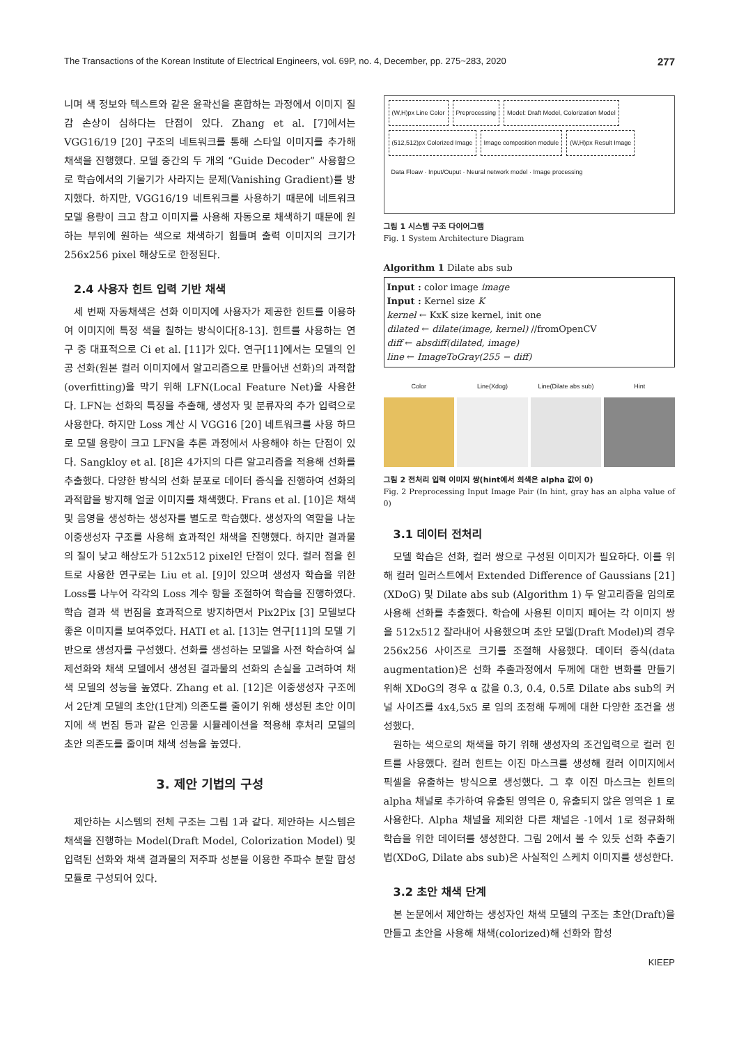The Transactions of the Korean Institute of Electrical Engineers, vol. 69P, no. 4, December, pp. 275~283, 2020 277
니며 색 정보와 텍스트와 같은 윤곽선을 혼합하는 과정에서 이미지 질감 손상이 심하다는 단점이 있다. Zhang et al. [7]에서는 VGG16/19 [20] 구조의 네트워크를 통해 스타일 이미지를 추가해 채색을 진행했다. 모델 중간의 두 개의 “Guide Decoder” 사용함으로 학습에서의 기울기가 사라지는 문제(Vanishing Gradient)를 방지했다. 하지만, VGG16/19 네트워크를 사용하기 때문에 네트워크모델 용량이 크고 참고 이미지를 사용해 자동으로 채색하기 때문에 원하는 부위에 원하는 색으로 채색하기 힘들며 출력 이미지의 크기가 256x256 pixel 해상도로 한정된다.
2.4 사용자 힌트 입력 기반 채색
세 번째 자동채색은 선화 이미지에 사용자가 제공한 힌트를 이용하여 이미지에 특정 색을 칠하는 방식이다[8-13]. 힌트를 사용하는 연구 중 대표적으로 Ci et al. [11]가 있다. 연구[11]에서는 모델의 인공 선화(원본 컬러 이미지에서 알고리즘으로 만들어낸 선화)의 과적합(overfitting)을 막기 위해 LFN(Local Feature Net)을 사용한다. LFN는 선화의 특징을 추출해, 생성자 및 분류자의 추가 입력으로 사용한다. 하지만 Loss 계산 시 VGG16 [20] 네트워크를 사용 하므로 모델 용량이 크고 LFN을 추론 과정에서 사용해야 하는 단점이 있다. Sangkloy et al. [8]은 4가지의 다른 알고리즘을 적용해 선화를 추출했다. 다양한 방식의 선화 분포로 데이터 증식을 진행하여 선화의 과적합을 방지해 얼굴 이미지를 채색했다. Frans et al. [10]은 채색 및 음영을 생성하는 생성자를 별도로 학습했다. 생성자의 역할을 나눈 이중생성자 구조를 사용해 효과적인 채색을 진행했다. 하지만 결과물의 질이 낮고 해상도가 512x512 pixel인 단점이 있다. 컬러 점을 힌트로 사용한 연구로는 Liu et al. [9]이 있으며 생성자 학습을 위한 Loss를 나누어 각각의 Loss 계수 항을 조절하여 학습을 진행하였다. 학습 결과 색 번짐을 효과적으로 방지하면서 Pix2Pix [3] 모델보다 좋은 이미지를 보여주었다. HATI et al. [13]는 연구[11]의 모델 기반으로 생성자를 구성했다. 선화를 생성하는 모델을 사전 학습하여 실제선화와 채색 모델에서 생성된 결과물의 선화의 손실을 고려하여 채색 모델의 성능을 높였다. Zhang et al. [12]은 이중생성자 구조에서 2단계 모델의 초안(1단계) 의존도를 줄이기 위해 생성된 초안 이미지에 색 번짐 등과 같은 인공물 시뮬레이션을 적용해 후처리 모델의 초안 의존도를 줄이며 채색 성능을 높였다.
3. 제안 기법의 구성
제안하는 시스템의 전체 구조는 그림 1과 같다. 제안하는 시스템은 채색을 진행하는 Model(Draft Model, Colorization Model) 및 입력된 선화와 채색 결과물의 저주파 성분을 이용한 주파수 분할 합성 모듈로 구성되어 있다.
(W,H)px Line Color Preprocessing Model: Draft Model, Colorization Model (512,512)px Colorized Image Image composition module (W,H)px Result Image Data Floaw · Input/Ouput · Neural network model · Image processing
그림 1 시스템 구조 다이어그램
Fig. 1 System Architecture Diagram
Algorithm 1 Dilate abs sub
Input : color image image
Input : Kernel size K
kernel ← KxK size kernel, init one
dilated ← dilate(image, kernel) //fromOpenCV
diff ← absdiff(dilated, image)
line ← ImageToGray(255 − diff)
Color Line(Xdog) Line(Dilate abs sub) Hint
그림 2 전처리 입력 이미지 쌍(hint에서 회색은 alpha 값이 0)
Fig. 2 Preprocessing Input Image Pair (In hint, gray has an alpha value of 0)
3.1 데이터 전처리
모델 학습은 선화, 컬러 쌍으로 구성된 이미지가 필요하다. 이를 위해 컬러 일러스트에서 Extended Difference of Gaussians [21] (XDoG) 및 Dilate abs sub (Algorithm 1) 두 알고리즘을 임의로 사용해 선화를 추출했다. 학습에 사용된 이미지 페어는 각 이미지 쌍을 512x512 잘라내어 사용했으며 초안 모델(Draft Model)의 경우 256x256 사이즈로 크기를 조절해 사용했다. 데이터 증식(data augmentation)은 선화 추출과정에서 두께에 대한 변화를 만들기 위해 XDoG의 경우 α 값을 0.3, 0.4, 0.5로 Dilate abs sub의 커널 사이즈를 4x4,5x5 로 임의 조정해 두께에 대한 다양한 조건을 생성했다.
원하는 색으로의 채색을 하기 위해 생성자의 조건입력으로 컬러 힌트를 사용했다. 컬러 힌트는 이진 마스크를 생성해 컬러 이미지에서 픽셀을 유출하는 방식으로 생성했다. 그 후 이진 마스크는 힌트의 alpha 채널로 추가하여 유출된 영역은 0, 유출되지 않은 영역은 1 로 사용한다. Alpha 채널을 제외한 다른 채널은 -1에서 1로 정규화해 학습을 위한 데이터를 생성한다. 그림 2에서 볼 수 있듯 선화 추출기법(XDoG, Dilate abs sub)은 사실적인 스케치 이미지를 생성한다.
3.2 초안 채색 단계
본 논문에서 제안하는 생성자인 채색 모델의 구조는 초안(Draft)을 만들고 초안을 사용해 채색(colorized)해 선화와 합성
KIEEP